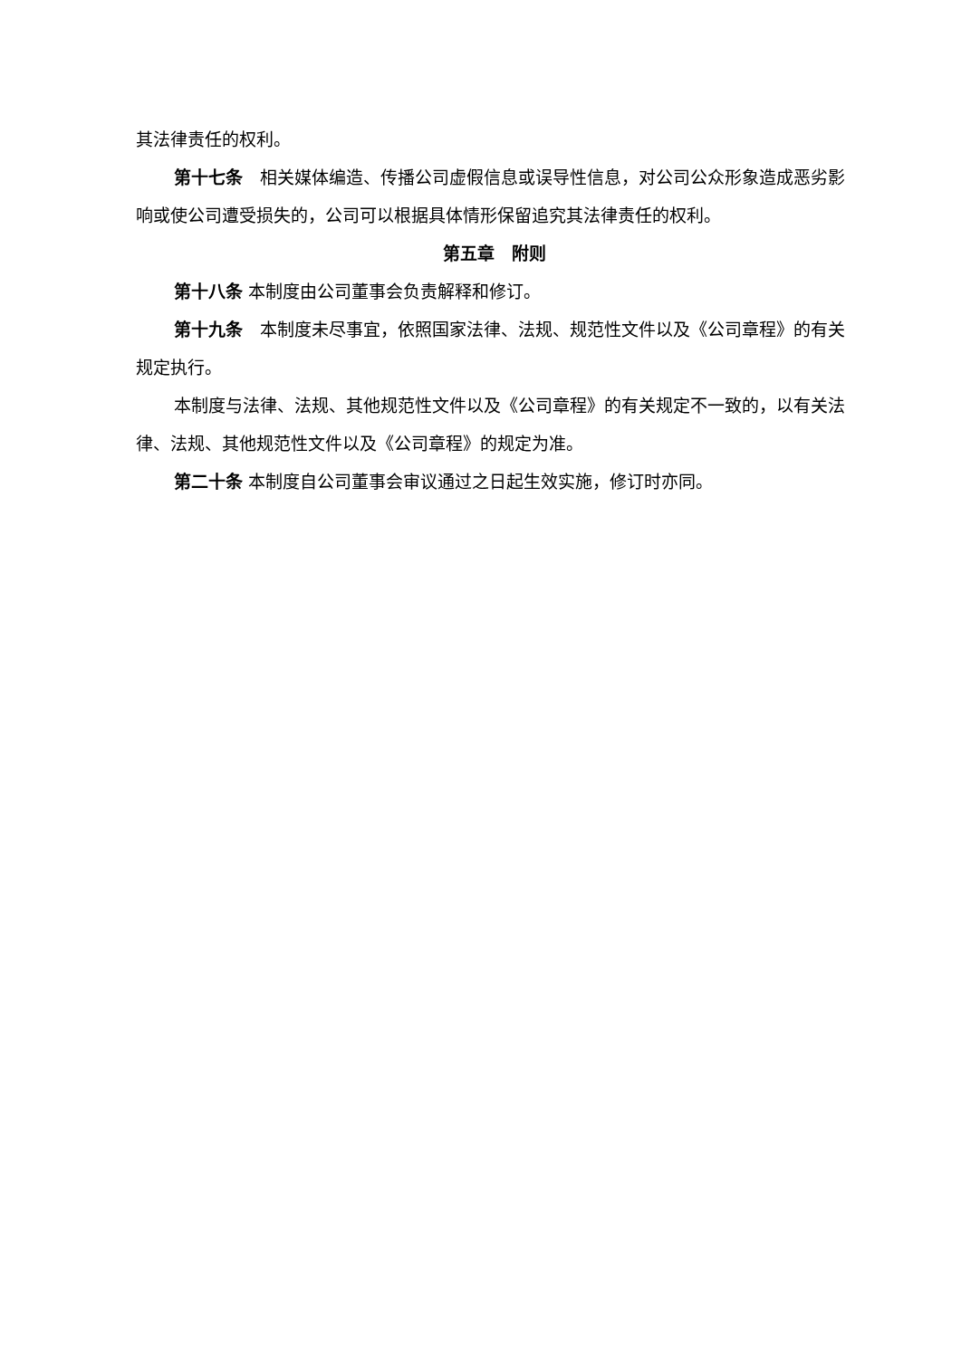其法律责任的权利。
第十七条　相关媒体编造、传播公司虚假信息或误导性信息，对公司公众形象造成恶劣影响或使公司遭受损失的，公司可以根据具体情形保留追究其法律责任的权利。
第五章　附则
第十八条 本制度由公司董事会负责解释和修订。
第十九条　本制度未尽事宜，依照国家法律、法规、规范性文件以及《公司章程》的有关规定执行。
本制度与法律、法规、其他规范性文件以及《公司章程》的有关规定不一致的，以有关法律、法规、其他规范性文件以及《公司章程》的规定为准。
第二十条 本制度自公司董事会审议通过之日起生效实施，修订时亦同。